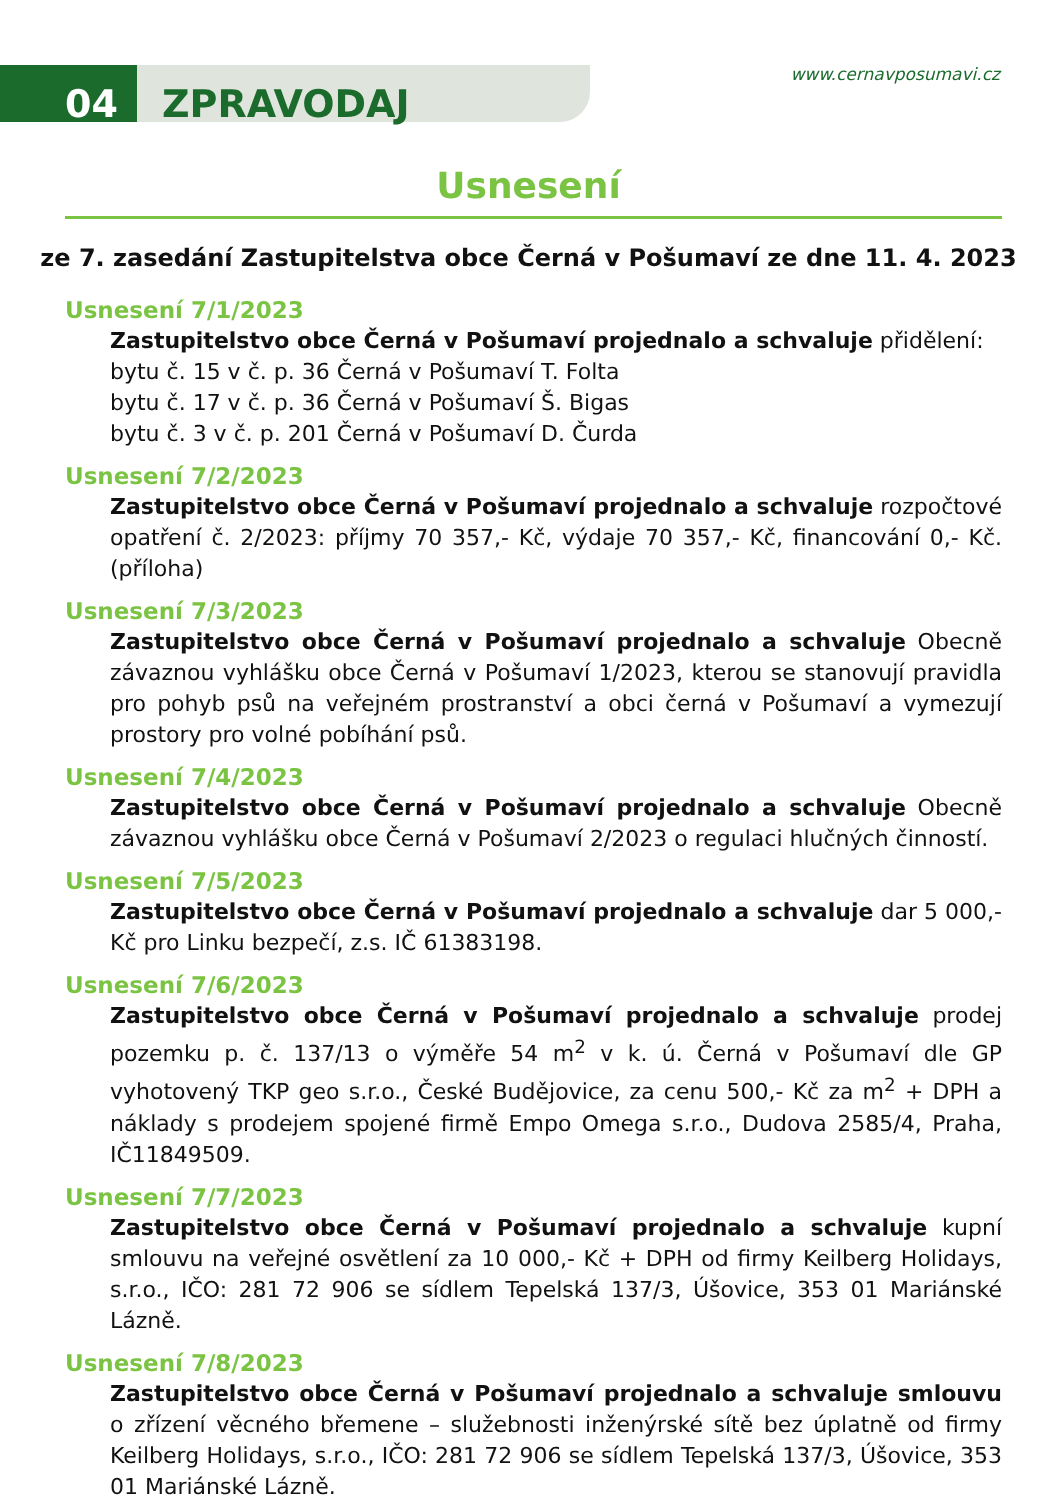04 ZPRAVODAJ
www.cernavposumavi.cz
Usnesení
ze 7. zasedání Zastupitelstva obce Černá v Pošumaví ze dne 11. 4. 2023
Usnesení 7/1/2023
Zastupitelstvo obce Černá v Pošumaví projednalo a schvaluje přidělení:
bytu č. 15 v č. p. 36 Černá v Pošumaví T. Folta
bytu č. 17 v č. p. 36 Černá v Pošumaví Š. Bigas
bytu č. 3 v č. p. 201 Černá v Pošumaví D. Čurda
Usnesení 7/2/2023
Zastupitelstvo obce Černá v Pošumaví projednalo a schvaluje rozpočtové opatření č. 2/2023: příjmy 70 357,- Kč, výdaje 70 357,- Kč, financování 0,- Kč. (příloha)
Usnesení 7/3/2023
Zastupitelstvo obce Černá v Pošumaví projednalo a schvaluje Obecně závaznou vyhlášku obce Černá v Pošumaví 1/2023, kterou se stanovují pravidla pro pohyb psů na veřejném prostranství a obci černá v Pošumaví a vymezují prostory pro volné pobíhání psů.
Usnesení 7/4/2023
Zastupitelstvo obce Černá v Pošumaví projednalo a schvaluje Obecně závaznou vyhlášku obce Černá v Pošumaví 2/2023 o regulaci hlučných činností.
Usnesení 7/5/2023
Zastupitelstvo obce Černá v Pošumaví projednalo a schvaluje dar 5 000,- Kč pro Linku bezpečí, z.s. IČ 61383198.
Usnesení 7/6/2023
Zastupitelstvo obce Černá v Pošumaví projednalo a schvaluje prodej pozemku p. č. 137/13 o výměře 54 m<sup>2</sup> v k. ú. Černá v Pošumaví dle GP vyhotovený TKP geo s.r.o., České Budějovice, za cenu 500,- Kč za m<sup>2</sup> + DPH a náklady s prodejem spojené firmě Empo Omega s.r.o., Dudova 2585/4, Praha, IČ11849509.
Usnesení 7/7/2023
Zastupitelstvo obce Černá v Pošumaví projednalo a schvaluje kupní smlouvu na veřejné osvětlení za 10 000,- Kč + DPH od firmy Keilberg Holidays, s.r.o., IČO: 281 72 906 se sídlem Tepelská 137/3, Úšovice, 353 01 Mariánské Lázně.
Usnesení 7/8/2023
Zastupitelstvo obce Černá v Pošumaví projednalo a schvaluje smlouvu o zřízení věcného břemene – služebnosti inženýrské sítě bez úplatně od firmy Keilberg Holidays, s.r.o., IČO: 281 72 906 se sídlem Tepelská 137/3, Úšovice, 353 01 Mariánské Lázně.